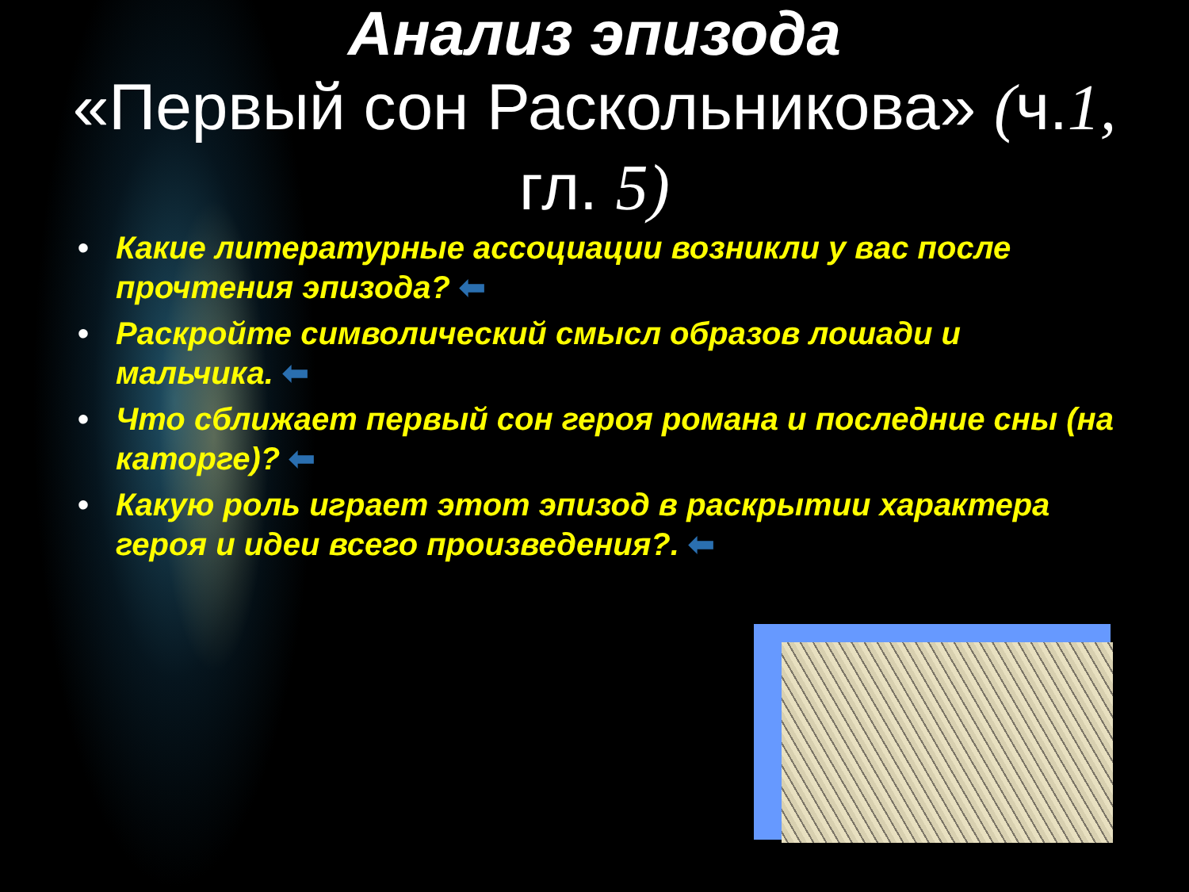Анализ эпизода
«Первый сон Раскольникова» (ч.1,
гл. 5)
• Какие литературные ассоциации возникли у вас после прочтения эпизода? ⬅
• Раскройте символический смысл образов лошади и мальчика. ⬅
• Что сближает первый сон героя романа и последние сны (на каторге)? ⬅
• Какую роль играет этот эпизод в раскрытии характера героя и идеи всего произведения?. ⬅